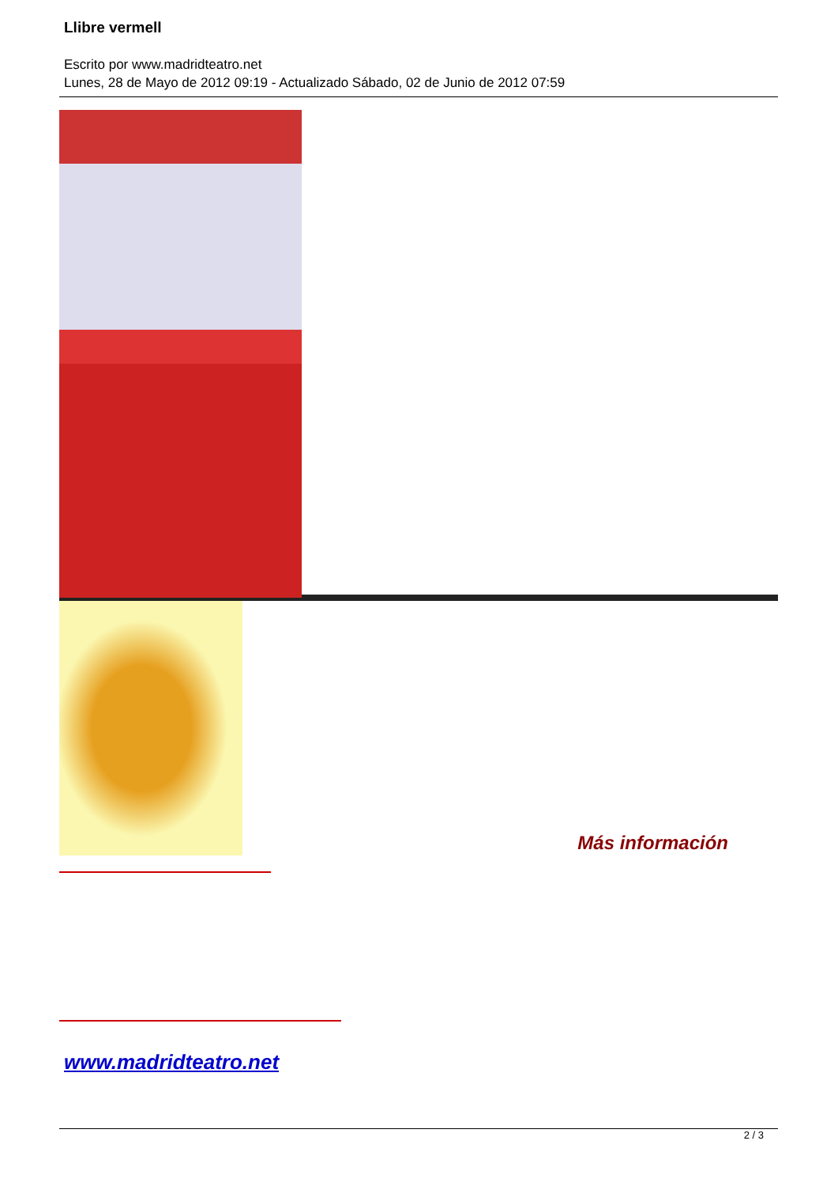Llibre vermell
Escrito por www.madridteatro.net
Lunes, 28 de Mayo de 2012 09:19 - Actualizado Sábado, 02 de Junio de 2012 07:59
Más información
www.madridteatro.net
2 / 3